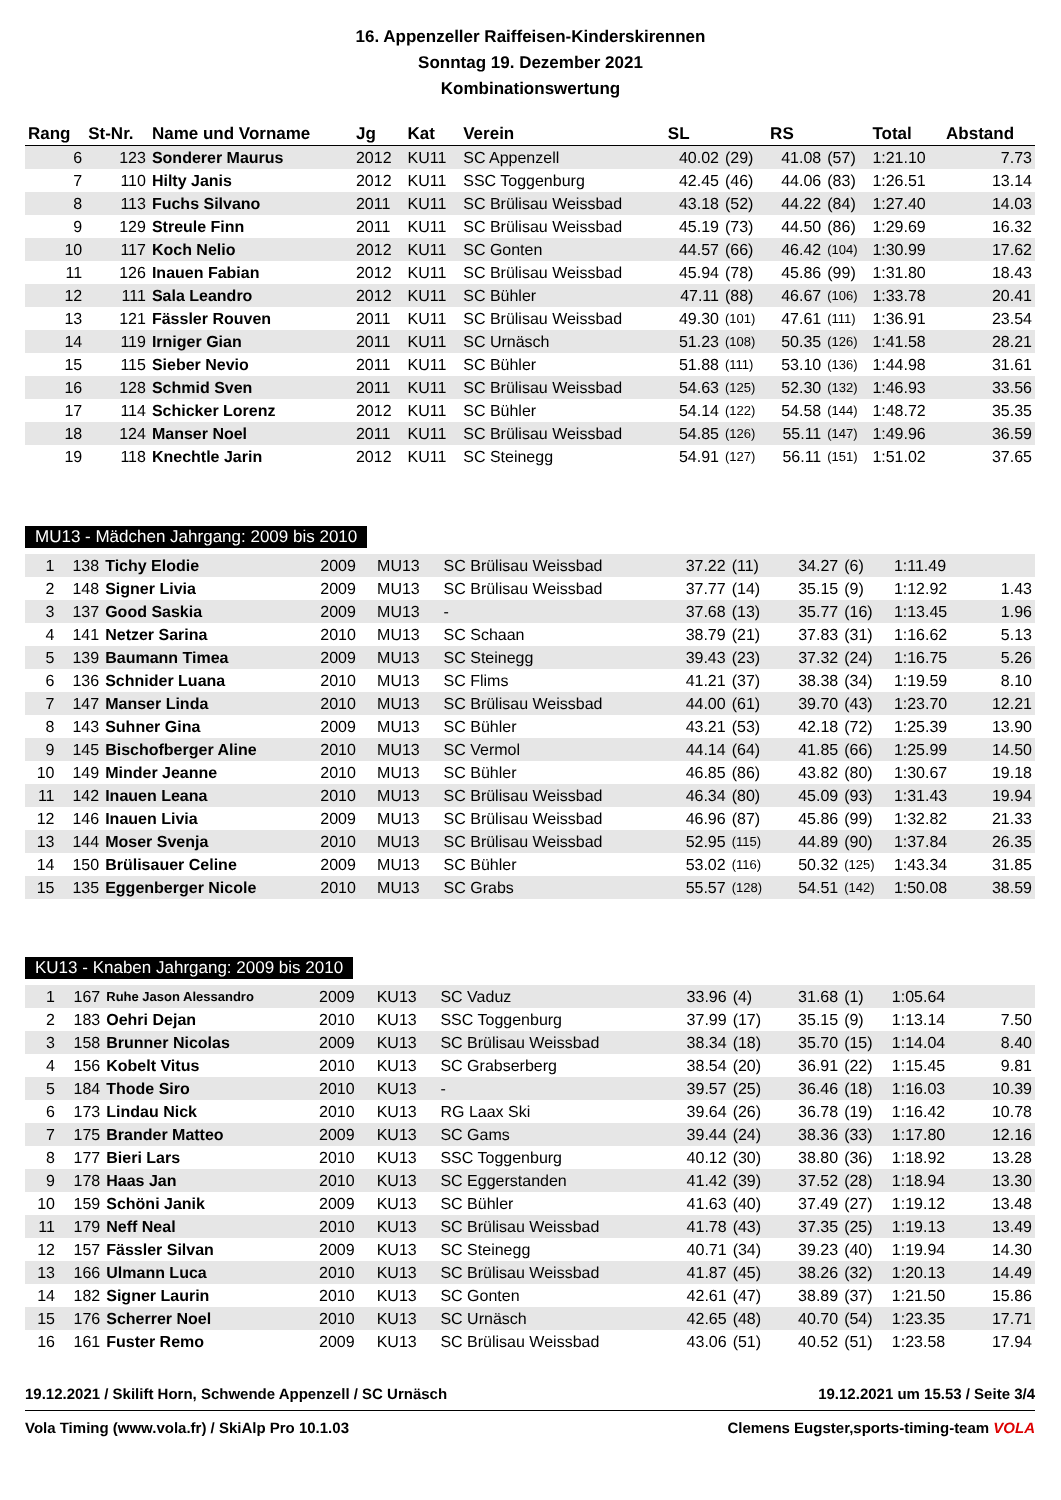16. Appenzeller Raiffeisen-Kinderskirennen
Sonntag 19. Dezember 2021
Kombinationswertung
| Rang | St-Nr. | Name und Vorname | Jg | Kat | Verein | SL | | RS | | Total | Abstand |
| --- | --- | --- | --- | --- | --- | --- | --- | --- | --- | --- | --- |
| 6 | 123 | Sonderer Maurus | 2012 | KU11 | SC Appenzell | 40.02 | (29) | 41.08 | (57) | 1:21.10 | 7.73 |
| 7 | 110 | Hilty Janis | 2012 | KU11 | SSC Toggenburg | 42.45 | (46) | 44.06 | (83) | 1:26.51 | 13.14 |
| 8 | 113 | Fuchs Silvano | 2011 | KU11 | SC Brülisau Weissbad | 43.18 | (52) | 44.22 | (84) | 1:27.40 | 14.03 |
| 9 | 129 | Streule Finn | 2011 | KU11 | SC Brülisau Weissbad | 45.19 | (73) | 44.50 | (86) | 1:29.69 | 16.32 |
| 10 | 117 | Koch Nelio | 2012 | KU11 | SC Gonten | 44.57 | (66) | 46.42 | (104) | 1:30.99 | 17.62 |
| 11 | 126 | Inauen Fabian | 2012 | KU11 | SC Brülisau Weissbad | 45.94 | (78) | 45.86 | (99) | 1:31.80 | 18.43 |
| 12 | 111 | Sala Leandro | 2012 | KU11 | SC Bühler | 47.11 | (88) | 46.67 | (106) | 1:33.78 | 20.41 |
| 13 | 121 | Fässler Rouven | 2011 | KU11 | SC Brülisau Weissbad | 49.30 | (101) | 47.61 | (111) | 1:36.91 | 23.54 |
| 14 | 119 | Irniger Gian | 2011 | KU11 | SC Urnäsch | 51.23 | (108) | 50.35 | (126) | 1:41.58 | 28.21 |
| 15 | 115 | Sieber Nevio | 2011 | KU11 | SC Bühler | 51.88 | (111) | 53.10 | (136) | 1:44.98 | 31.61 |
| 16 | 128 | Schmid Sven | 2011 | KU11 | SC Brülisau Weissbad | 54.63 | (125) | 52.30 | (132) | 1:46.93 | 33.56 |
| 17 | 114 | Schicker Lorenz | 2012 | KU11 | SC Bühler | 54.14 | (122) | 54.58 | (144) | 1:48.72 | 35.35 |
| 18 | 124 | Manser Noel | 2011 | KU11 | SC Brülisau Weissbad | 54.85 | (126) | 55.11 | (147) | 1:49.96 | 36.59 |
| 19 | 118 | Knechtle Jarin | 2012 | KU11 | SC Steinegg | 54.91 | (127) | 56.11 | (151) | 1:51.02 | 37.65 |
MU13 - Mädchen Jahrgang: 2009 bis 2010
| 1 | 138 | Tichy Elodie | 2009 | MU13 | SC Brülisau Weissbad | 37.22 | (11) | 34.27 | (6) | 1:11.49 | |
| 2 | 148 | Signer Livia | 2009 | MU13 | SC Brülisau Weissbad | 37.77 | (14) | 35.15 | (9) | 1:12.92 | 1.43 |
| 3 | 137 | Good Saskia | 2009 | MU13 | - | 37.68 | (13) | 35.77 | (16) | 1:13.45 | 1.96 |
| 4 | 141 | Netzer Sarina | 2010 | MU13 | SC Schaan | 38.79 | (21) | 37.83 | (31) | 1:16.62 | 5.13 |
| 5 | 139 | Baumann Timea | 2009 | MU13 | SC Steinegg | 39.43 | (23) | 37.32 | (24) | 1:16.75 | 5.26 |
| 6 | 136 | Schnider Luana | 2010 | MU13 | SC Flims | 41.21 | (37) | 38.38 | (34) | 1:19.59 | 8.10 |
| 7 | 147 | Manser Linda | 2010 | MU13 | SC Brülisau Weissbad | 44.00 | (61) | 39.70 | (43) | 1:23.70 | 12.21 |
| 8 | 143 | Suhner Gina | 2009 | MU13 | SC Bühler | 43.21 | (53) | 42.18 | (72) | 1:25.39 | 13.90 |
| 9 | 145 | Bischofberger Aline | 2010 | MU13 | SC Vermol | 44.14 | (64) | 41.85 | (66) | 1:25.99 | 14.50 |
| 10 | 149 | Minder Jeanne | 2010 | MU13 | SC Bühler | 46.85 | (86) | 43.82 | (80) | 1:30.67 | 19.18 |
| 11 | 142 | Inauen Leana | 2010 | MU13 | SC Brülisau Weissbad | 46.34 | (80) | 45.09 | (93) | 1:31.43 | 19.94 |
| 12 | 146 | Inauen Livia | 2009 | MU13 | SC Brülisau Weissbad | 46.96 | (87) | 45.86 | (99) | 1:32.82 | 21.33 |
| 13 | 144 | Moser Svenja | 2010 | MU13 | SC Brülisau Weissbad | 52.95 | (115) | 44.89 | (90) | 1:37.84 | 26.35 |
| 14 | 150 | Brülisauer Celine | 2009 | MU13 | SC Bühler | 53.02 | (116) | 50.32 | (125) | 1:43.34 | 31.85 |
| 15 | 135 | Eggenberger Nicole | 2010 | MU13 | SC Grabs | 55.57 | (128) | 54.51 | (142) | 1:50.08 | 38.59 |
KU13 - Knaben Jahrgang: 2009 bis 2010
| 1 | 167 | Ruhe Jason Alessandro | 2009 | KU13 | SC Vaduz | 33.96 | (4) | 31.68 | (1) | 1:05.64 | |
| 2 | 183 | Oehri Dejan | 2010 | KU13 | SSC Toggenburg | 37.99 | (17) | 35.15 | (9) | 1:13.14 | 7.50 |
| 3 | 158 | Brunner Nicolas | 2009 | KU13 | SC Brülisau Weissbad | 38.34 | (18) | 35.70 | (15) | 1:14.04 | 8.40 |
| 4 | 156 | Kobelt Vitus | 2010 | KU13 | SC Grabserberg | 38.54 | (20) | 36.91 | (22) | 1:15.45 | 9.81 |
| 5 | 184 | Thode Siro | 2010 | KU13 | - | 39.57 | (25) | 36.46 | (18) | 1:16.03 | 10.39 |
| 6 | 173 | Lindau Nick | 2010 | KU13 | RG Laax Ski | 39.64 | (26) | 36.78 | (19) | 1:16.42 | 10.78 |
| 7 | 175 | Brander Matteo | 2009 | KU13 | SC Gams | 39.44 | (24) | 38.36 | (33) | 1:17.80 | 12.16 |
| 8 | 177 | Bieri Lars | 2010 | KU13 | SSC Toggenburg | 40.12 | (30) | 38.80 | (36) | 1:18.92 | 13.28 |
| 9 | 178 | Haas Jan | 2010 | KU13 | SC Eggerstanden | 41.42 | (39) | 37.52 | (28) | 1:18.94 | 13.30 |
| 10 | 159 | Schöni Janik | 2009 | KU13 | SC Bühler | 41.63 | (40) | 37.49 | (27) | 1:19.12 | 13.48 |
| 11 | 179 | Neff Neal | 2010 | KU13 | SC Brülisau Weissbad | 41.78 | (43) | 37.35 | (25) | 1:19.13 | 13.49 |
| 12 | 157 | Fässler Silvan | 2009 | KU13 | SC Steinegg | 40.71 | (34) | 39.23 | (40) | 1:19.94 | 14.30 |
| 13 | 166 | Ulmann Luca | 2010 | KU13 | SC Brülisau Weissbad | 41.87 | (45) | 38.26 | (32) | 1:20.13 | 14.49 |
| 14 | 182 | Signer Laurin | 2010 | KU13 | SC Gonten | 42.61 | (47) | 38.89 | (37) | 1:21.50 | 15.86 |
| 15 | 176 | Scherrer Noel | 2010 | KU13 | SC Urnäsch | 42.65 | (48) | 40.70 | (54) | 1:23.35 | 17.71 |
| 16 | 161 | Fuster Remo | 2009 | KU13 | SC Brülisau Weissbad | 43.06 | (51) | 40.52 | (51) | 1:23.58 | 17.94 |
19.12.2021 / Skilift Horn, Schwende Appenzell / SC Urnäsch 19.12.2021 um 15.53 / Seite 3/4
Vola Timing (www.vola.fr) / SkiAlp Pro 10.1.03 Clemens Eugster,sports-timing-team VOLA